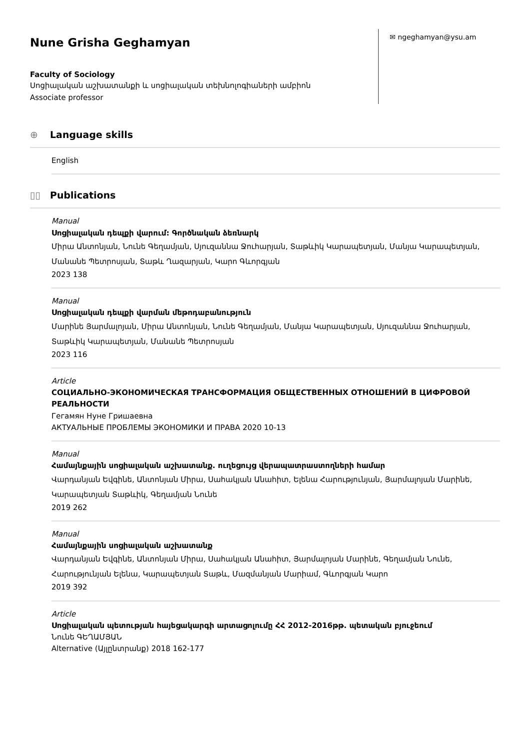Nune Grisha Geghamyan
Faculty of Sociology
Սոցիալական աշխատանքի և սոցիալական տեխնոլոգիաների ամբիոն
Associate professor
✉ ngeghamyan@ysu.am
⊕ Language skills
English
▯▯ Publications
Manual
Սոցիալական դեպքի վարում: Գործնական ձեռնարկ
Միրա Անտոնյան, Նունե Գեղամյան, Սյուզաննա Ջուհարյան, Տաթևիկ Կարապետյան, Մանյա Կարապետյան, Մանանե Պետրոսյան, Տաթև Ղազարյան, Կարո Գևորգյան
2023 138
Manual
Սոցիալական դեպքի վարման մեթոդաբանություն
Մարինե Յարմալոյան, Միրա Անտոնյան, Նունե Գեղամյան, Մանյա Կարապետյան, Սյուզաննա Ջուհարյան, Տաթևիկ Կարապետյան, Մանանե Պետրոսյան
2023 116
Article
СОЦИАЛЬНО-ЭКОНОМИЧЕСКАЯ ТРАНСФОРМАЦИЯ ОБЩЕСТВЕННЫХ ОТНОШЕНИЙ В ЦИФРОВОЙ РЕАЛЬНОСТИ
Гегамян Нуне Гришаевна
АКТУАЛЬНЫЕ ПРОБЛЕМЫ ЭКОНОМИКИ И ПРАВА 2020 10-13
Manual
Համայնքային սոցիալական աշխատանք. ուղեցույց վերապատրաստողների համար
Վարդանյան Եվգինե, Անտոնյան Միրա, Սահակյան Անահիտ, Ելենա Հարությունյան, Յարմալոյան Մարինե, Կարապետյան Տաթևիկ, Գեղամյան Նունե
2019 262
Manual
Համայնքային սոցիալական աշխատանք
Վարդանյան Եվգինե, Անտոնյան Միրա, Սահակյան Անահիտ, Յարմալոյան Մարինե, Գեղամյան Նունե, Հարությունյան Ելենա, Կարապետյան Տաթև, Մազմանյան Մարիամ, Գևորգյան Կարո
2019 392
Article
Սոցիալական պետության հայեցակարգի արտացոլումը ՀՀ 2012-2016թթ. պետական բյուջեում
Նունե ԳԵՂԱՄՅԱՆ
Alternative (Այլընտրանք) 2018 162-177